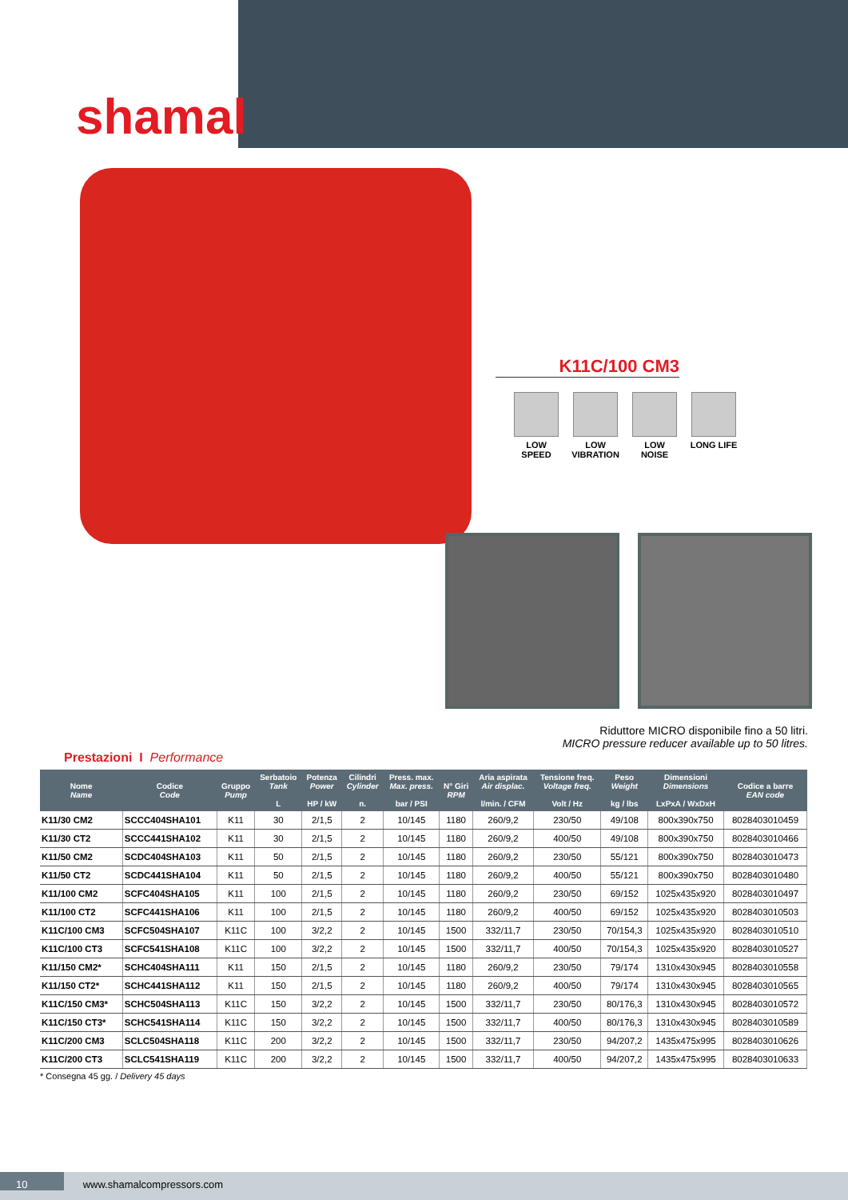shamal
K11C/100 CM3
LOW SPEED LOW VIBRATION
LOW NOISE LONG LIFE
Riduttore MICRO disponibile fino a 50 litri.
MICRO pressure reducer available up to 50 litres.
Prestazioni I Performance
| Nome Name | Codice Code | Gruppo Pump | Serbatoio Tank L | Potenza Power HP / kW | Cilindri Cylinder n. | Press. max. Max. press. bar / PSI | N° Giri RPM | Aria aspirata Air displac. l/min. / CFM | Tensione freq. Voltage freq. Volt / Hz | Peso Weight kg / lbs | Dimensioni Dimensions LxPxA / WxDxH | Codice a barre EAN code |
| --- | --- | --- | --- | --- | --- | --- | --- | --- | --- | --- | --- | --- |
| K11/30 CM2 | SCCC404SHA101 | K11 | 30 | 2/1,5 | 2 | 10/145 | 1180 | 260/9,2 | 230/50 | 49/108 | 800x390x750 | 8028403010459 |
| K11/30 CT2 | SCCC441SHA102 | K11 | 30 | 2/1,5 | 2 | 10/145 | 1180 | 260/9,2 | 400/50 | 49/108 | 800x390x750 | 8028403010466 |
| K11/50 CM2 | SCDC404SHA103 | K11 | 50 | 2/1,5 | 2 | 10/145 | 1180 | 260/9,2 | 230/50 | 55/121 | 800x390x750 | 8028403010473 |
| K11/50 CT2 | SCDC441SHA104 | K11 | 50 | 2/1,5 | 2 | 10/145 | 1180 | 260/9,2 | 400/50 | 55/121 | 800x390x750 | 8028403010480 |
| K11/100 CM2 | SCFC404SHA105 | K11 | 100 | 2/1,5 | 2 | 10/145 | 1180 | 260/9,2 | 230/50 | 69/152 | 1025x435x920 | 8028403010497 |
| K11/100 CT2 | SCFC441SHA106 | K11 | 100 | 2/1,5 | 2 | 10/145 | 1180 | 260/9,2 | 400/50 | 69/152 | 1025x435x920 | 8028403010503 |
| K11C/100 CM3 | SCFC504SHA107 | K11C | 100 | 3/2,2 | 2 | 10/145 | 1500 | 332/11,7 | 230/50 | 70/154,3 | 1025x435x920 | 8028403010510 |
| K11C/100 CT3 | SCFC541SHA108 | K11C | 100 | 3/2,2 | 2 | 10/145 | 1500 | 332/11,7 | 400/50 | 70/154,3 | 1025x435x920 | 8028403010527 |
| K11/150 CM2* | SCHC404SHA111 | K11 | 150 | 2/1,5 | 2 | 10/145 | 1180 | 260/9,2 | 230/50 | 79/174 | 1310x430x945 | 8028403010558 |
| K11/150 CT2* | SCHC441SHA112 | K11 | 150 | 2/1,5 | 2 | 10/145 | 1180 | 260/9,2 | 400/50 | 79/174 | 1310x430x945 | 8028403010565 |
| K11C/150 CM3* | SCHC504SHA113 | K11C | 150 | 3/2,2 | 2 | 10/145 | 1500 | 332/11,7 | 230/50 | 80/176,3 | 1310x430x945 | 8028403010572 |
| K11C/150 CT3* | SCHC541SHA114 | K11C | 150 | 3/2,2 | 2 | 10/145 | 1500 | 332/11,7 | 400/50 | 80/176,3 | 1310x430x945 | 8028403010589 |
| K11C/200 CM3 | SCLC504SHA118 | K11C | 200 | 3/2,2 | 2 | 10/145 | 1500 | 332/11,7 | 230/50 | 94/207,2 | 1435x475x995 | 8028403010626 |
| K11C/200 CT3 | SCLC541SHA119 | K11C | 200 | 3/2,2 | 2 | 10/145 | 1500 | 332/11,7 | 400/50 | 94/207,2 | 1435x475x995 | 8028403010633 |
* Consegna 45 gg. / Delivery 45 days
10 www.shamalcompressors.com